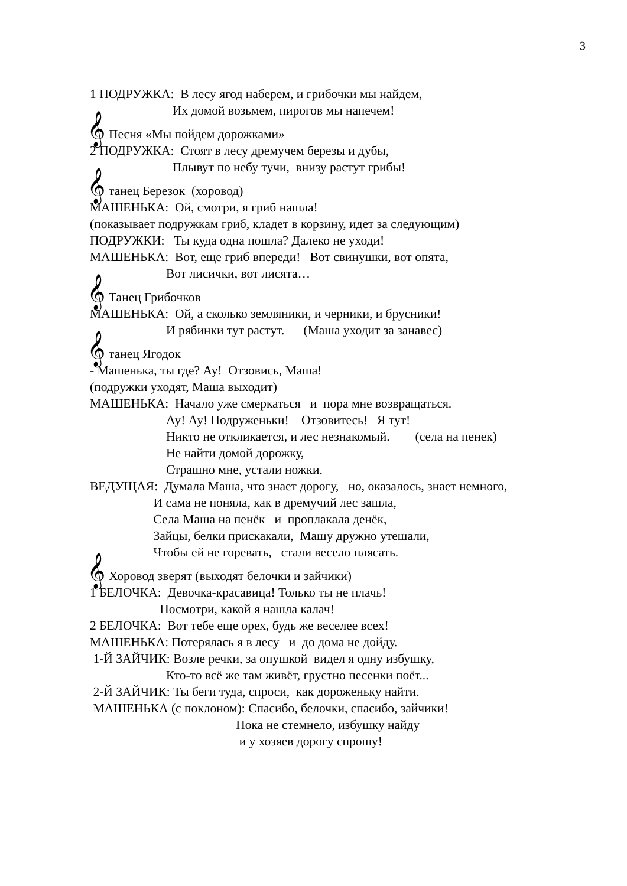3
1 ПОДРУЖКА: В лесу ягод наберем, и грибочки мы найдем,
Их домой возьмем, пирогов мы напечем!
𝄞 Песня «Мы пойдем дорожками»
2 ПОДРУЖКА: Стоят в лесу дремучем березы и дубы,
Плывут по небу тучи, внизу растут грибы!
𝄞 танец Березок (хоровод)
МАШЕНЬКА: Ой, смотри, я гриб нашла!
(показывает подружкам гриб, кладет в корзину, идет за следующим)
ПОДРУЖКИ: Ты куда одна пошла? Далеко не уходи!
МАШЕНЬКА: Вот, еще гриб впереди! Вот свинушки, вот опята,
Вот лисички, вот лисята…
𝄞 Танец Грибочков
МАШЕНЬКА: Ой, а сколько земляники, и черники, и брусники!
И рябинки тут растут. (Маша уходит за занавес)
𝄞 танец Ягодок
- Машенька, ты где? Ау! Отзовись, Маша!
(подружки уходят, Маша выходит)
МАШЕНЬКА: Начало уже смеркаться и пора мне возвращаться.
Ау! Ау! Подруженьки! Отзовитесь! Я тут!
Никто не откликается, и лес незнакомый. (села на пенек)
Не найти домой дорожку,
Страшно мне, устали ножки.
ВЕДУЩАЯ: Думала Маша, что знает дорогу, но, оказалось, знает немного,
И сама не поняла, как в дремучий лес зашла,
Села Маша на пенёк и проплакала денёк,
Зайцы, белки прискакали, Машу дружно утешали,
Чтобы ей не горевать, стали весело плясать.
𝄞 Хоровод зверят (выходят белочки и зайчики)
1 БЕЛОЧКА: Девочка-красавица! Только ты не плачь!
Посмотри, какой я нашла калач!
2 БЕЛОЧКА: Вот тебе еще орех, будь же веселее всех!
МАШЕНЬКА: Потерялась я в лесу и до дома не дойду.
1-Й ЗАЙЧИК: Возле речки, за опушкой видел я одну избушку,
Кто-то всё же там живёт, грустно песенки поёт...
2-Й ЗАЙЧИК: Ты беги туда, спроси, как дороженьку найти.
МАШЕНЬКА (с поклоном): Спасибо, белочки, спасибо, зайчики!
Пока не стемнело, избушку найду
и у хозяев дорогу спрошу!